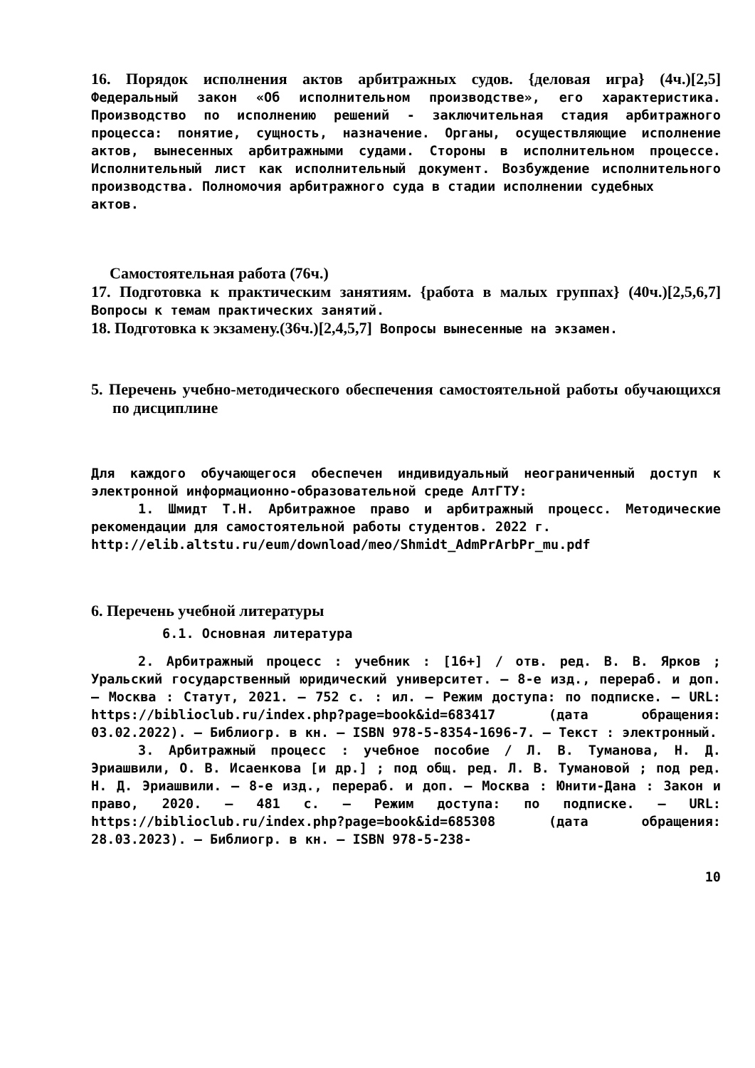16. Порядок исполнения актов арбитражных судов. {деловая игра} (4ч.)[2,5] Федеральный закон «Об исполнительном производстве», его характеристика. Производство по исполнению решений - заключительная стадия арбитражного процесса: понятие, сущность, назначение. Органы, осуществляющие исполнение актов, вынесенных арбитражными судами. Стороны в исполнительном процессе. Исполнительный лист как исполнительный документ. Возбуждение исполнительного производства. Полномочия арбитражного суда в стадии исполнении судебных
актов.
Самостоятельная работа (76ч.)
17. Подготовка к практическим занятиям. {работа в малых группах} (40ч.)[2,5,6,7] Вопросы к темам практических занятий.
18. Подготовка к экзамену.(36ч.)[2,4,5,7] Вопросы вынесенные на экзамен.
5. Перечень учебно-методического обеспечения самостоятельной работы обучающихся по дисциплине
Для каждого обучающегося обеспечен индивидуальный неограниченный доступ к электронной информационно-образовательной среде АлтГТУ:
1. Шмидт Т.Н. Арбитражное право и арбитражный процесс. Методические рекомендации для самостоятельной работы студентов. 2022 г.
http://elib.altstu.ru/eum/download/meo/Shmidt_AdmPrArbPr_mu.pdf
6. Перечень учебной литературы
6.1. Основная литература
2. Арбитражный процесс : учебник : [16+] / отв. ред. В. В. Ярков ; Уральский государственный юридический университет. – 8-е изд., перераб. и доп. – Москва : Статут, 2021. – 752 с. : ил. – Режим доступа: по подписке. – URL: https://biblioclub.ru/index.php?page=book&id=683417 (дата обращения: 03.02.2022). – Библиогр. в кн. – ISBN 978-5-8354-1696-7. – Текст : электронный.
3. Арбитражный процесс : учебное пособие / Л. В. Туманова, Н. Д. Эриашвили, О. В. Исаенкова [и др.] ; под общ. ред. Л. В. Тумановой ; под ред. Н. Д. Эриашвили. – 8-е изд., перераб. и доп. – Москва : Юнити-Дана : Закон и право, 2020. – 481 с. – Режим доступа: по подписке. – URL: https://biblioclub.ru/index.php?page=book&id=685308 (дата обращения: 28.03.2023). – Библиогр. в кн. – ISBN 978-5-238-
10